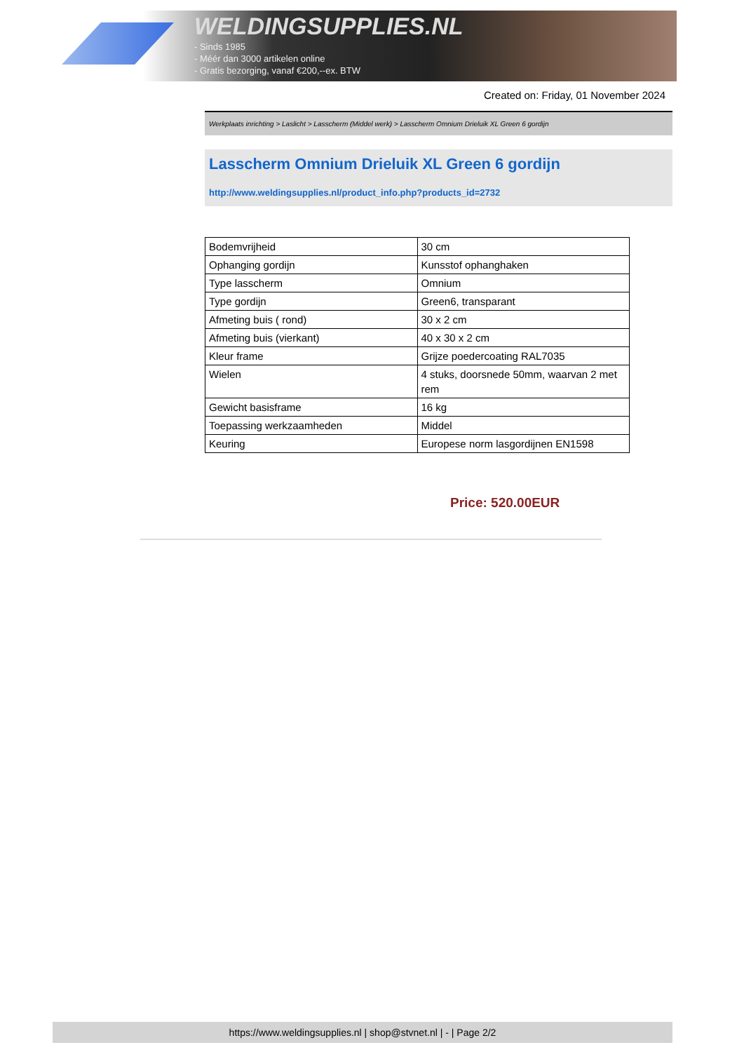WELDINGSUPPLIES.NL
- Sinds 1985
- Méér dan 3000 artikelen online
- Gratis bezorging, vanaf €200,--ex. BTW
Created on: Friday, 01 November 2024
Werkplaats inrichting > Laslicht > Lasscherm (Middel werk) > Lasscherm Omnium Drieluik XL Green 6 gordijn
Lasscherm Omnium Drieluik XL Green 6 gordijn
http://www.weldingsupplies.nl/product_info.php?products_id=2732
| Bodemvrijheid | 30 cm |
| Ophanging gordijn | Kunsstof ophanghaken |
| Type lasscherm | Omnium |
| Type gordijn | Green6, transparant |
| Afmeting buis ( rond) | 30 x 2 cm |
| Afmeting buis (vierkant) | 40 x 30 x 2 cm |
| Kleur frame | Grijze poedercoating RAL7035 |
| Wielen | 4 stuks, doorsnede 50mm, waarvan 2 met rem |
| Gewicht basisframe | 16 kg |
| Toepassing werkzaamheden | Middel |
| Keuring | Europese norm lasgordijnen EN1598 |
Price: 520.00EUR
https://www.weldingsupplies.nl | shop@stvnet.nl | - | Page 2/2